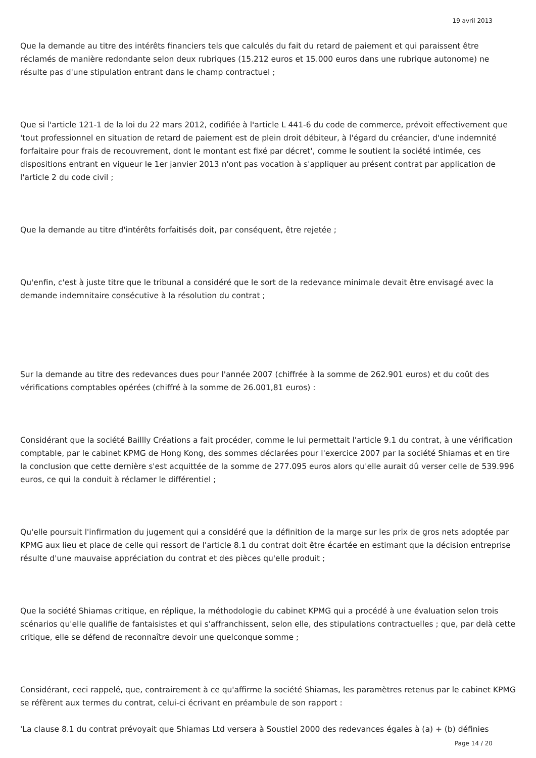19 avril 2013
Que la demande au titre des intérêts financiers tels que calculés du fait du retard de paiement et qui paraissent être réclamés de manière redondante selon deux rubriques (15.212 euros et 15.000 euros dans une rubrique autonome) ne résulte pas d'une stipulation entrant dans le champ contractuel ;
Que si l'article 121-1 de la loi du 22 mars 2012, codifiée à l'article L 441-6 du code de commerce, prévoit effectivement que 'tout professionnel en situation de retard de paiement est de plein droit débiteur, à l'égard du créancier, d'une indemnité forfaitaire pour frais de recouvrement, dont le montant est fixé par décret', comme le soutient la société intimée, ces dispositions entrant en vigueur le 1er janvier 2013 n'ont pas vocation à s'appliquer au présent contrat par application de l'article 2 du code civil ;
Que la demande au titre d'intérêts forfaitisés doit, par conséquent, être rejetée ;
Qu'enfin, c'est à juste titre que le tribunal a considéré que le sort de la redevance minimale devait être envisagé avec la demande indemnitaire consécutive à la résolution du contrat ;
Sur la demande au titre des redevances dues pour l'année 2007 (chiffrée à la somme de 262.901 euros) et du coût des vérifications comptables opérées (chiffré à la somme de 26.001,81 euros) :
Considérant que la société Baillly Créations a fait procéder, comme le lui permettait l'article 9.1 du contrat, à une vérification comptable, par le cabinet KPMG de Hong Kong, des sommes déclarées pour l'exercice 2007 par la société Shiamas et en tire la conclusion que cette dernière s'est acquittée de la somme de 277.095 euros alors qu'elle aurait dû verser celle de 539.996 euros, ce qui la conduit à réclamer le différentiel ;
Qu'elle poursuit l'infirmation du jugement qui a considéré que la définition de la marge sur les prix de gros nets adoptée par KPMG aux lieu et place de celle qui ressort de l'article 8.1 du contrat doit être écartée en estimant que la décision entreprise résulte d'une mauvaise appréciation du contrat et des pièces qu'elle produit ;
Que la société Shiamas critique, en réplique, la méthodologie du cabinet KPMG qui a procédé à une évaluation selon trois scénarios qu'elle qualifie de fantaisistes et qui s'affranchissent, selon elle, des stipulations contractuelles ; que, par delà cette critique, elle se défend de reconnaître devoir une quelconque somme ;
Considérant, ceci rappelé, que, contrairement à ce qu'affirme la société Shiamas, les paramètres retenus par le cabinet KPMG se réfèrent aux termes du contrat, celui-ci écrivant en préambule de son rapport :
'La clause 8.1 du contrat prévoyait que Shiamas Ltd versera à Soustiel 2000 des redevances égales à (a) + (b) définies
Page 14 / 20